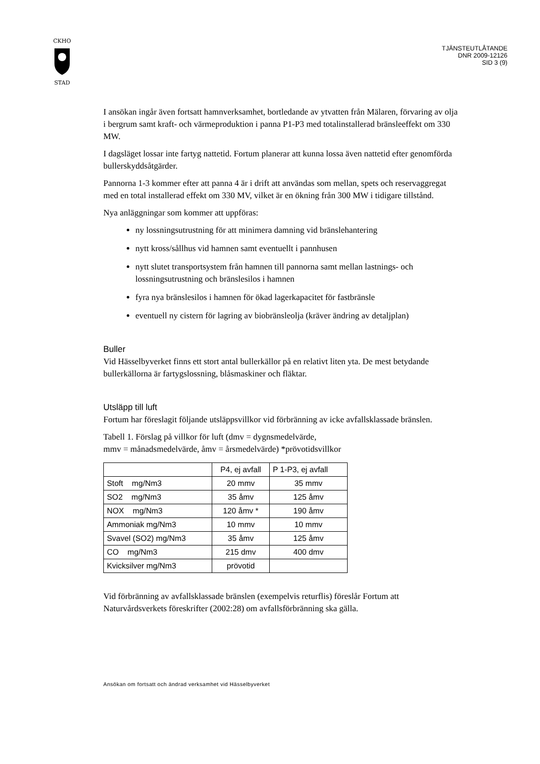CKHO
STAD
TJÄNSTEUTLÅTANDE
DNR 2009-12126
SID 3 (9)
I ansökan ingår även fortsatt hamnverksamhet, bortledande av ytvatten från Mälaren, förvaring av olja i bergrum samt kraft- och värmeproduktion i panna P1-P3 med totalinstallerad bränsleeffekt om 330 MW.
I dagsläget lossar inte fartyg nattetid. Fortum planerar att kunna lossa även nattetid efter genomförda bullerskyddsåtgärder.
Pannorna 1-3 kommer efter att panna 4 är i drift att användas som mellan, spets och reservaggregat med en total installerad effekt om 330 MV, vilket är en ökning från 300 MW i tidigare tillstånd.
Nya anläggningar som kommer att uppföras:
ny lossningsutrustning för att minimera damning vid bränslehantering
nytt kross/sållhus vid hamnen samt eventuellt i pannhusen
nytt slutet transportsystem från hamnen till pannorna samt mellan lastnings- och lossningsutrustning och bränslesilos i hamnen
fyra nya bränslesilos i hamnen för ökad lagerkapacitet för fastbränsle
eventuell ny cistern för lagring av biobränsleolja (kräver ändring av detaljplan)
Buller
Vid Hässelbyverket finns ett stort antal bullerkällor på en relativt liten yta. De mest betydande bullerkällorna är fartygslossning, blåsmaskiner och fläktar.
Utsläpp till luft
Fortum har föreslagit följande utsläppsvillkor vid förbränning av icke avfallsklassade bränslen.
Tabell 1. Förslag på villkor för luft (dmv = dygnsmedelvärde,
mmv = månadsmedelvärde, åmv = årsmedelvärde) *prövotidsvillkor
| | P4, ej avfall | P 1-P3, ej avfall |
| Stoft mg/Nm3 | 20 mmv | 35 mmv |
| SO2 mg/Nm3 | 35 åmv | 125 åmv |
| NOX mg/Nm3 | 120 åmv * | 190 åmv |
| Ammoniak mg/Nm3 | 10 mmv | 10 mmv |
| Svavel (SO2) mg/Nm3 | 35 åmv | 125 åmv |
| CO mg/Nm3 | 215 dmv | 400 dmv |
| Kvicksilver mg/Nm3 | prövotid | |
Vid förbränning av avfallsklassade bränslen (exempelvis returflis) föreslår Fortum att Naturvårdsverkets föreskrifter (2002:28) om avfallsförbränning ska gälla.
Ansökan om fortsatt och ändrad verksamhet vid Hässelbyverket